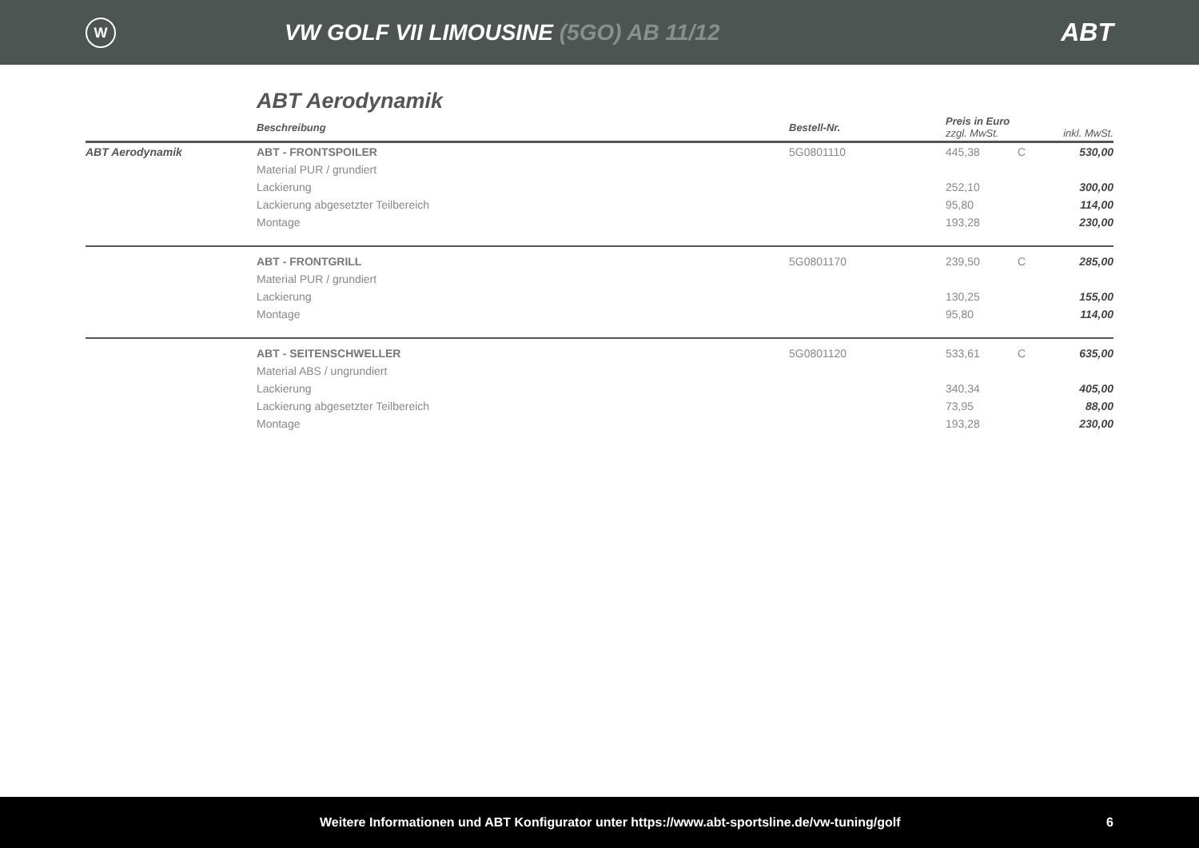W
VW GOLF VII LIMOUSINE (5GO) AB 11/12
ABT
ABT Aerodynamik
| | Beschreibung | Bestell-Nr. | Preis in Euro zzgl. MwSt. | | inkl. MwSt. |
| --- | --- | --- | --- | --- | --- |
| ABT Aerodynamik | ABT - FRONTSPOILER | 5G0801110 | 445,38 | C | 530,00 |
| | Material PUR / grundiert | | | | |
| | Lackierung | | 252,10 | | 300,00 |
| | Lackierung abgesetzter Teilbereich | | 95,80 | | 114,00 |
| | Montage | | 193,28 | | 230,00 |
| | ABT - FRONTGRILL | 5G0801170 | 239,50 | C | 285,00 |
| | Material PUR / grundiert | | | | |
| | Lackierung | | 130,25 | | 155,00 |
| | Montage | | 95,80 | | 114,00 |
| | ABT - SEITENSCHWELLER | 5G0801120 | 533,61 | C | 635,00 |
| | Material ABS / ungrundiert | | | | |
| | Lackierung | | 340,34 | | 405,00 |
| | Lackierung abgesetzter Teilbereich | | 73,95 | | 88,00 |
| | Montage | | 193,28 | | 230,00 |
Weitere Informationen und ABT Konfigurator unter https://www.abt-sportsline.de/vw-tuning/golf 6